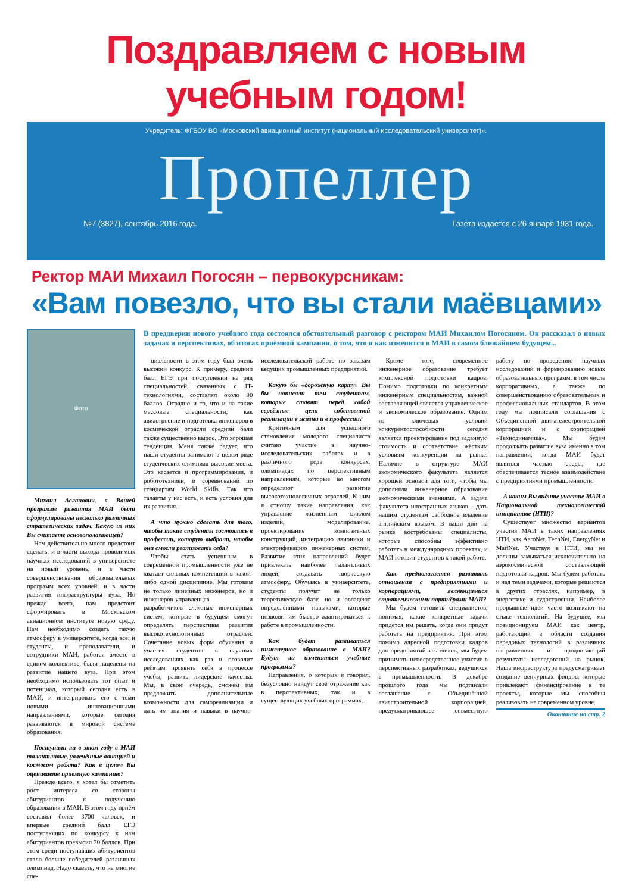Поздравляем с новым учебным годом!
Учредитель: ФГБОУ ВО «Московский авиационный институт (национальный исследовательский университет)».
Пропеллер
№7 (3827), сентябрь 2016 года. Газета издается с 26 января 1931 года.
Ректор МАИ Михаил Погосян – первокурсникам:
«Вам повезло, что вы стали маёвцами»
Фото
Михаил Асланович, в Вашей программе развития МАИ были сформулированы несколько различных стратегических задач. Какую из них Вы считаете основополагающей?
Нам действительно много предстоит сделать: и в части выхода проводимых научных исследований в университете на новый уровень, и в части совершенствования образовательных программ всех уровней, и в части развития инфраструктуры вуза. Но прежде всего, нам предстоит сформировать в Московском авиационном институте новую среду. Нам необходимо создать такую атмосферу в университете, когда все: и студенты, и преподаватели, и сотрудники МАИ, работая вместе в едином коллективе, были нацелены на развитие нашего вуза. При этом необходимо использовать тот опыт и потенциал, который сегодня есть в МАИ, и интегрировать его с теми новыми инновационными направлениями, которые сегодня развиваются в мировой системе образования.
Поступили ли в этом году в МАИ талантливые, увлечённые авиацией и космосом ребята? Как в целом Вы оцениваете приёмную кампанию?
Прежде всего, я хотел бы отметить рост интереса со стороны абитуриентов к получению образования в МАИ. В этом году приём составил более 3700 человек, и впервые средний балл ЕГЭ поступающих по конкурсу к нам абитуриентов превысил 70 баллов. При этом среди поступавших абитуриентов стало больше победителей различных олимпиад. Надо сказать, что на многие спе-
В преддверии нового учебного года состоялся обстоятельный разговор с ректором МАИ Михаилом Погосяном. Он рассказал о новых задачах и перспективах, об итогах приёмной кампании, о том, что и как изменится в МАИ в самом ближайшем будущем...
циальности в этом году был очень высокий конкурс. К примеру, средний балл ЕГЭ при поступлении на ряд специальностей, связанных с IT-технологиями, составлял около 90 баллов. Отрадно и то, что и на такие массовые специальности, как авиастроение и подготовка инженеров в космической отрасли средний балл также существенно вырос. Это хорошая тенденция. Меня также радует, что наши студенты занимают в целом ряде студенческих олимпиад высокие места. Это касается и программирования, и робототехники, и соревнований по стандартам World Skills. Так что таланты у нас есть, и есть условия для их развития.
А что нужно сделать для того, чтобы такие студенты состоялись в профессии, которую выбрали, чтобы они смогли реализовать себя?
Чтобы стать успешным в современной промышленности уже не хватает сильных компетенций в какой-либо одной дисциплине. Мы готовим не только линейных инженеров, но и инженеров-управленцев и разработчиков сложных инженерных систем, которые в будущем смогут определять перспективы развития высокотехнологичных отраслей. Сочетание новых форм обучения и участия студентов в научных исследованиях как раз и позволит ребятам проявить себя в процессе учёбы, развить лидерские качества. Мы, в свою очередь, сможем им предложить дополнительные возможности для самореализации и дать им знания и навыки в научно-исследовательской работе по заказам ведущих промышленных предприятий.
Какую бы «дорожную карту» Вы бы написали тем студентам, которые ставят перед собой серьёзные цели собственной реализации в жизни и в профессии?
Критичным для успешного становления молодого специалиста считаю участие в научно-исследовательских работах и в различного рода конкурсах, олимпиадах по перспективным направлениям, которые во многом определяют развитие высокотехнологичных отраслей. К ним я отношу такие направления, как управление жизненным циклом изделий, моделирование, проектирование композитных конструкций, интеграцию авионики и электрификацию инженерных систем. Развитие этих направлений будет привлекать наиболее талантливых людей, создавать творческую атмосферу. Обучаясь в университете, студенты получат не только теоретическую базу, но и овладеют определёнными навыками, которые позволят им быстро адаптироваться к работе в промышленности.
Как будет развиваться инженерное образование в МАИ? Будут ли изменяться учебные программы?
Направления, о которых я говорил, безусловно найдут своё отражение как в перспективных, так и в существующих учебных программах.
Кроме того, современное инженерное образование требует комплексной подготовки кадров. Помимо подготовки по конкретным инженерным специальностям, важной составляющей является управленческое и экономическое образование. Одним из ключевых условий конкурентоспособности сегодня является проектирование под заданную стоимость и соответствие жёстким условиям конкуренции на рынке. Наличие в структуре МАИ экономического факультета является хорошей основой для того, чтобы мы дополняли инженерное образование экономическими знаниями. А задача факультета иностранных языков – дать нашим студентам свободное владение английским языком. В наши дни на рынке востребованы специалисты, которые способны эффективно работать в международных проектах, и МАИ готовит студентов к такой работе.
Как предполагается развивать отношения с предприятиями и корпорациями, являющимися стратегическими партнёрами МАИ?
Мы будем готовить специалистов, понимая, какие конкретные задачи придётся им решать, когда они придут работать на предприятия. При этом помимо адресной подготовки кадров для предприятий-заказчиков, мы будем принимать непосредственное участие в перспективных разработках, ведущихся в промышленности. В декабре прошлого года мы подписали соглашение с Объединённой авиастроительной корпорацией, предусматривающее совместную работу по проведению научных исследований и формированию новых образовательных программ, в том числе корпоративных, а также по совершенствованию образовательных и профессиональных стандартов. В этом году мы подписали соглашения с Объединённой двигателестроительной корпорацией и с корпорацией «Технодинамика». Мы будем продолжать развитие вуза именно в том направлении, когда МАИ будет являться частью среды, где обеспечивается тесное взаимодействие с предприятиями промышленности.
А каким Вы видите участие МАИ в Национальной технологической инициативе (НТИ)?
Существует множество вариантов участия МАИ в таких направлениях НТИ, как AeroNet, TechNet, EnergyNet и MariNet. Участвуя в НТИ, мы не должны замыкаться исключительно на аэрокосмической составляющей подготовки кадров. Мы будем работать и над теми задачами, которые решаются в других отраслях, например, в энергетике и судостроении. Наиболее прорывные идеи часто возникают на стыке технологий. На будущее, мы позиционируем МАИ как центр, работающий в области создания передовых технологий в различных направлениях и продвигающий результаты исследований на рынок. Наша инфраструктура предусматривает создание венчурных фондов, которые привлекают финансирование в те проекты, которые мы способны реализовать на современном уровне.
Окончание на стр. 2